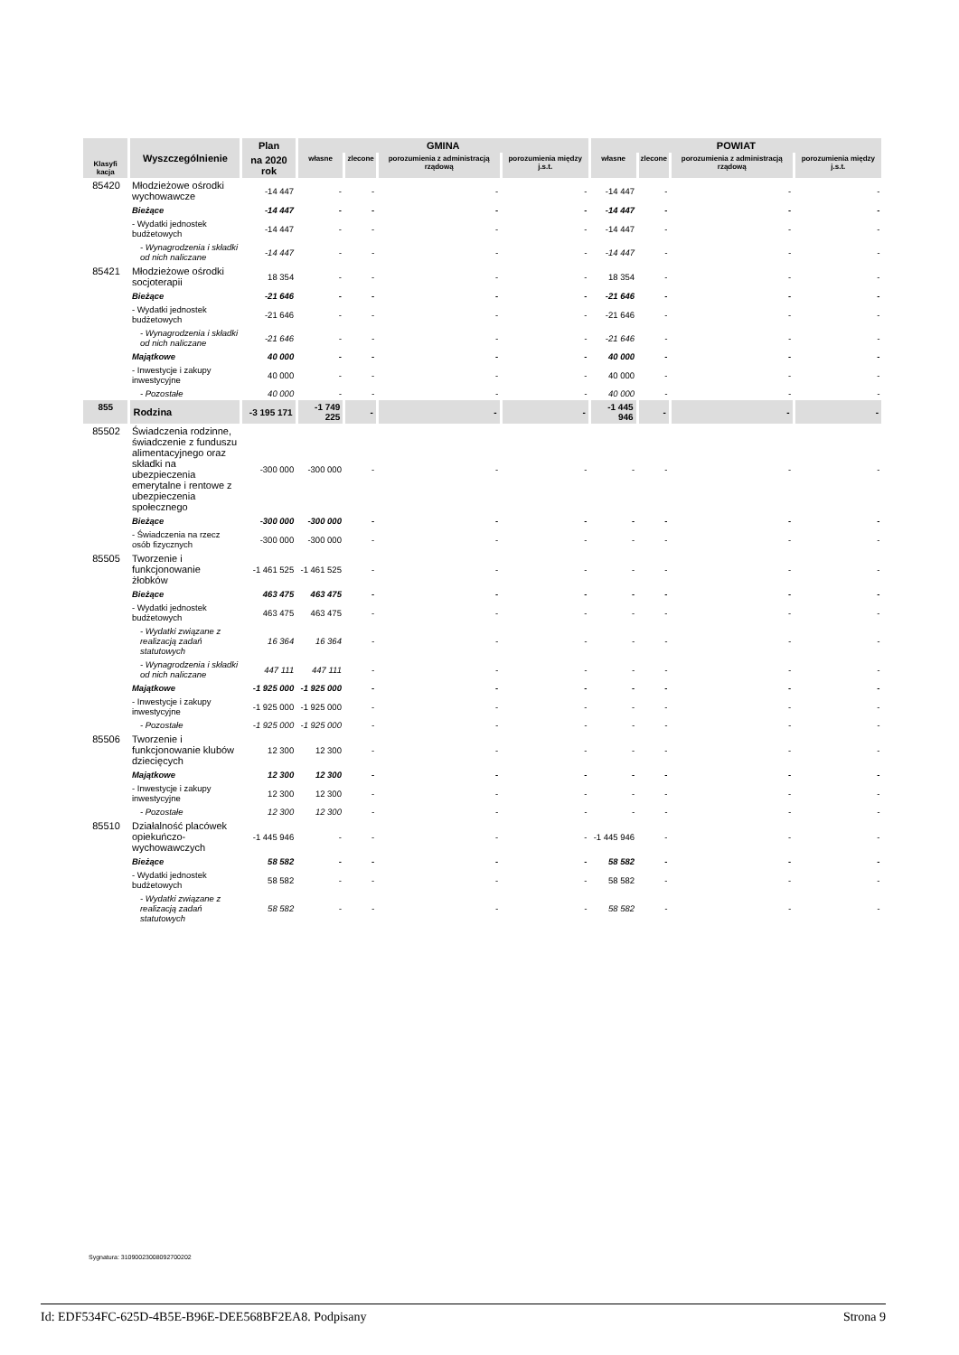| Klasyfi kacja | Wyszczególnienie | Plan | GMINA | | | | POWIAT | | | |
| --- | --- | --- | --- | --- | --- | --- | --- | --- | --- | --- |
| | | na 2020 rok | własne | zlecone | porozumienia z administracją rządową | porozumienia między j.s.t. | własne | zlecone | porozumienia z administracją rządową | porozumienia między j.s.t. |
| 85420 | Młodzieżowe ośrodki wychowawcze | -14 447 | - | - | - | - | -14 447 | - | - | - |
| | Bieżące | -14 447 | - | - | - | - | -14 447 | - | - | - |
| | - Wydatki jednostek budżetowych | -14 447 | - | - | - | - | -14 447 | - | - | - |
| | - Wynagrodzenia i składki od nich naliczane | -14 447 | - | - | - | - | -14 447 | - | - | - |
| 85421 | Młodzieżowe ośrodki socjoterapii | 18 354 | - | - | - | - | 18 354 | - | - | - |
| | Bieżące | -21 646 | - | - | - | - | -21 646 | - | - | - |
| | - Wydatki jednostek budżetowych | -21 646 | - | - | - | - | -21 646 | - | - | - |
| | - Wynagrodzenia i składki od nich naliczane | -21 646 | - | - | - | - | -21 646 | - | - | - |
| | Majątkowe | 40 000 | - | - | - | - | 40 000 | - | - | - |
| | - Inwestycje i zakupy inwestycyjne | 40 000 | - | - | - | - | 40 000 | - | - | - |
| | - Pozostałe | 40 000 | - | - | - | - | 40 000 | - | - | - |
| 855 | Rodzina | -3 195 171 | -1 749 225 | - | - | - | -1 445 946 | - | - | - |
| 85502 | Świadczenia rodzinne, świadczenie z funduszu alimentacyjnego oraz składki na ubezpieczenia emerytalne i rentowe z ubezpieczenia społecznego | -300 000 | -300 000 | - | - | - | - | - | - | - |
| | Bieżące | -300 000 | -300 000 | - | - | - | - | - | - | - |
| | - Świadczenia na rzecz osób fizycznych | -300 000 | -300 000 | - | - | - | - | - | - | - |
| 85505 | Tworzenie i funkcjonowanie żłobków | -1 461 525 | -1 461 525 | - | - | - | - | - | - | - |
| | Bieżące | 463 475 | 463 475 | - | - | - | - | - | - | - |
| | - Wydatki jednostek budżetowych | 463 475 | 463 475 | - | - | - | - | - | - | - |
| | - Wydatki związane z realizacją zadań statutowych | 16 364 | 16 364 | - | - | - | - | - | - | - |
| | - Wynagrodzenia i składki od nich naliczane | 447 111 | 447 111 | - | - | - | - | - | - | - |
| | Majątkowe | -1 925 000 | -1 925 000 | - | - | - | - | - | - | - |
| | - Inwestycje i zakupy inwestycyjne | -1 925 000 | -1 925 000 | - | - | - | - | - | - | - |
| | - Pozostałe | -1 925 000 | -1 925 000 | - | - | - | - | - | - | - |
| 85506 | Tworzenie i funkcjonowanie klubów dziecięcych | 12 300 | 12 300 | - | - | - | - | - | - | - |
| | Majątkowe | 12 300 | 12 300 | - | - | - | - | - | - | - |
| | - Inwestycje i zakupy inwestycyjne | 12 300 | 12 300 | - | - | - | - | - | - | - |
| | - Pozostałe | 12 300 | 12 300 | - | - | - | - | - | - | - |
| 85510 | Działalność placówek opiekuńczo-wychowawczych | -1 445 946 | - | - | - | - | -1 445 946 | - | - | - |
| | Bieżące | 58 582 | - | - | - | - | 58 582 | - | - | - |
| | - Wydatki jednostek budżetowych | 58 582 | - | - | - | - | 58 582 | - | - | - |
| | - Wydatki związane z realizacją zadań statutowych | 58 582 | - | - | - | - | 58 582 | - | - | - |
Sygnatura: 31090023008092700202
Id: EDF534FC-625D-4B5E-B96E-DEE568BF2EA8. Podpisany Strona 9